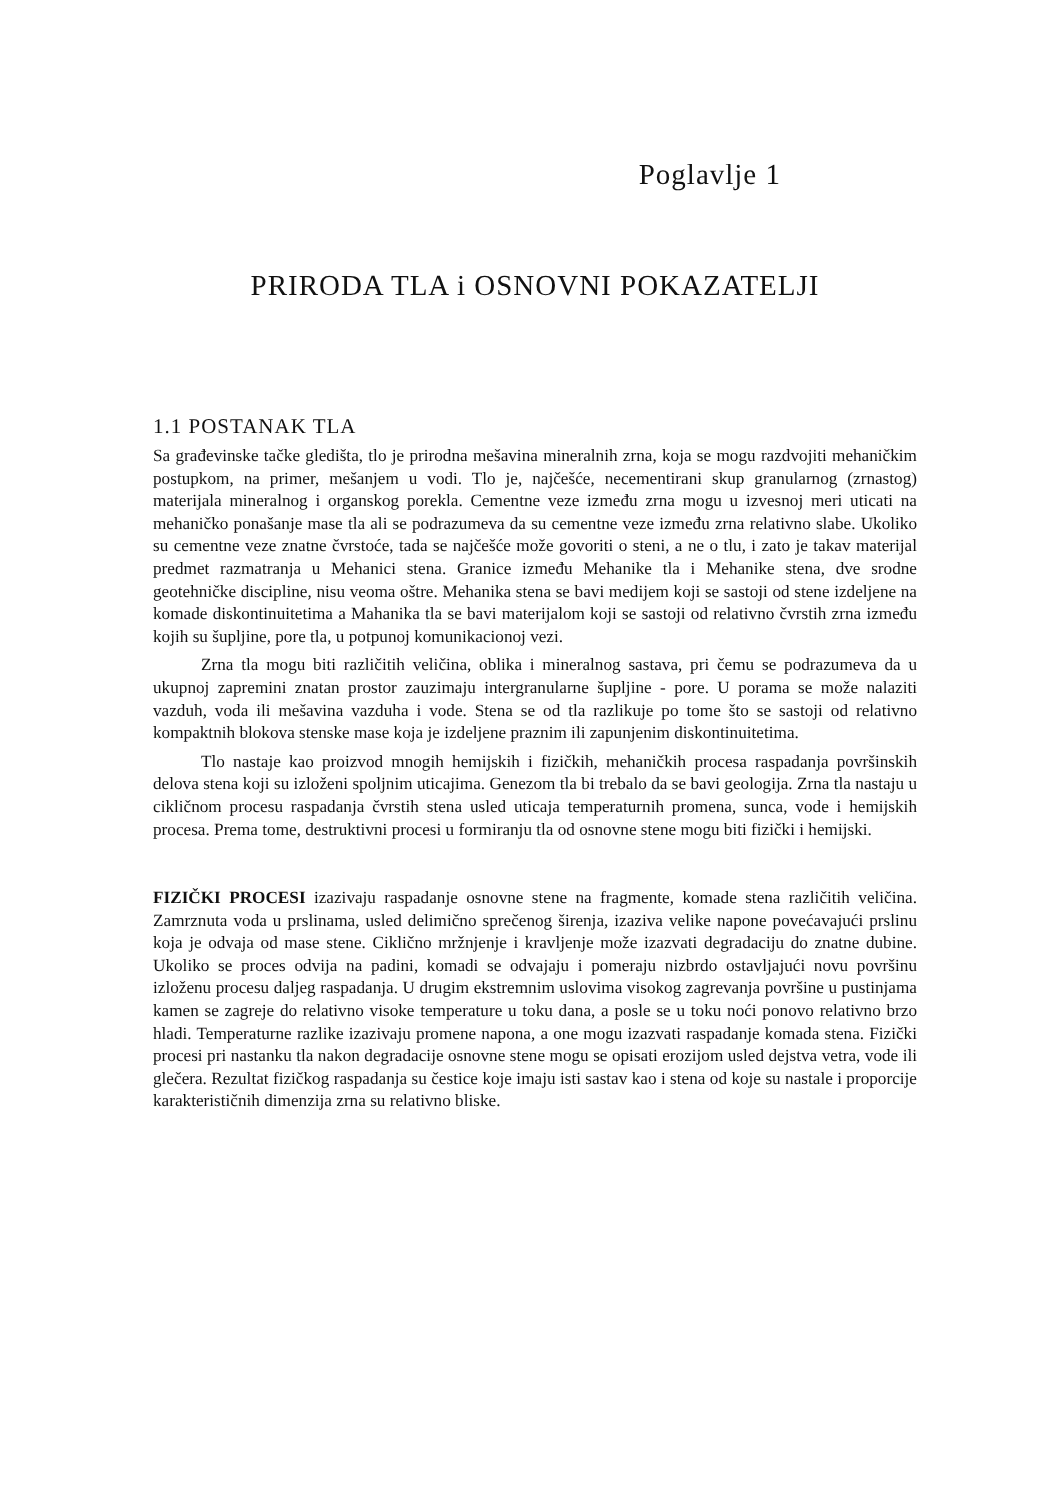Poglavlje 1
PRIRODA TLA i OSNOVNI POKAZATELJI
1.1 POSTANAK TLA
Sa građevinske tačke gledišta, tlo je prirodna mešavina mineralnih zrna, koja se mogu razdvojiti mehaničkim postupkom, na primer, mešanjem u vodi. Tlo je, najčešće, necementirani skup granularnog (zrnastog) materijala mineralnog i organskog porekla. Cementne veze između zrna mogu u izvesnoj meri uticati na mehaničko ponašanje mase tla ali se podrazumeva da su cementne veze između zrna relativno slabe. Ukoliko su cementne veze znatne čvrstoće, tada se najčešće može govoriti o steni, a ne o tlu, i zato je takav materijal predmet razmatranja u Mehanici stena. Granice između Mehanike tla i Mehanike stena, dve srodne geotehničke discipline, nisu veoma oštre. Mehanika stena se bavi medijem koji se sastoji od stene izdeljene na komade diskontinuitetima a Mahanika tla se bavi materijalom koji se sastoji od relativno čvrstih zrna između kojih su šupljine, pore tla, u potpunoj komunikacionoj vezi.
Zrna tla mogu biti različitih veličina, oblika i mineralnog sastava, pri čemu se podrazumeva da u ukupnoj zapremini znatan prostor zauzimaju intergranularne šupljine - pore. U porama se može nalaziti vazduh, voda ili mešavina vazduha i vode. Stena se od tla razlikuje po tome što se sastoji od relativno kompaktnih blokova stenske mase koja je izdeljene praznim ili zapunjenim diskontinuitetima.
Tlo nastaje kao proizvod mnogih hemijskih i fizičkih, mehaničkih procesa raspadanja površinskih delova stena koji su izloženi spoljnim uticajima. Genezom tla bi trebalo da se bavi geologija. Zrna tla nastaju u cikličnom procesu raspadanja čvrstih stena usled uticaja temperaturnih promena, sunca, vode i hemijskih procesa. Prema tome, destruktivni procesi u formiranju tla od osnovne stene mogu biti fizički i hemijski.
FIZIČKI PROCESI izazivaju raspadanje osnovne stene na fragmente, komade stena različitih veličina. Zamrznuta voda u prslinama, usled delimično sprečenog širenja, izaziva velike napone povećavajući prslinu koja je odvaja od mase stene. Ciklično mržnjenje i kravljenje može izazvati degradaciju do znatne dubine. Ukoliko se proces odvija na padini, komadi se odvajaju i pomeraju nizbrdo ostavljajući novu površinu izloženu procesu daljeg raspadanja. U drugim ekstremnim uslovima visokog zagrevanja površine u pustinjama kamen se zagreje do relativno visoke temperature u toku dana, a posle se u toku noći ponovo relativno brzo hladi. Temperaturne razlike izazivaju promene napona, a one mogu izazvati raspadanje komada stena. Fizički procesi pri nastanku tla nakon degradacije osnovne stene mogu se opisati erozijom usled dejstva vetra, vode ili glečera. Rezultat fizičkog raspadanja su čestice koje imaju isti sastav kao i stena od koje su nastale i proporcije karakterističnih dimenzija zrna su relativno bliske.